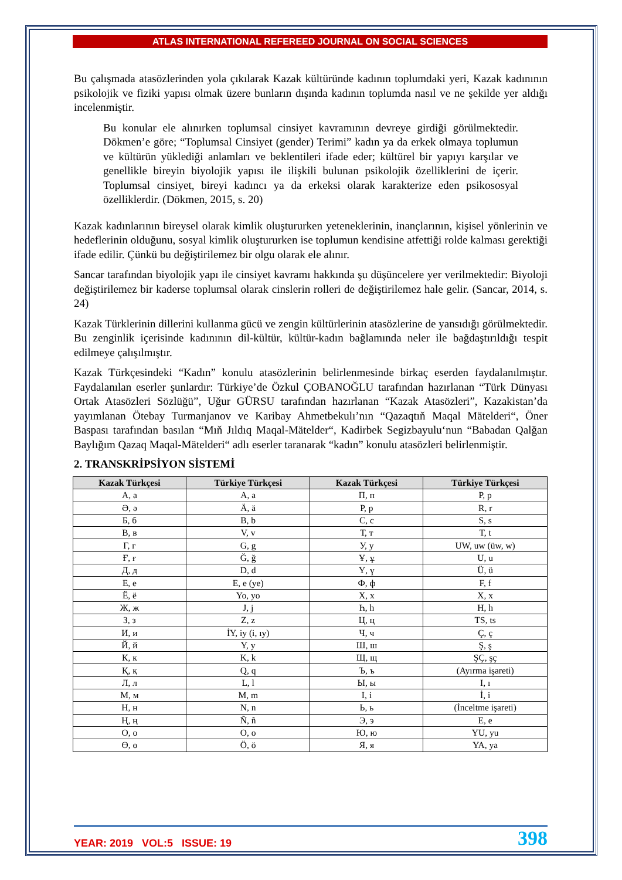ATLAS INTERNATIONAL REFEREED JOURNAL ON SOCIAL SCIENCES
Bu çalışmada atasözlerinden yola çıkılarak Kazak kültüründe kadının toplumdaki yeri, Kazak kadınının psikolojik ve fiziki yapısı olmak üzere bunların dışında kadının toplumda nasıl ve ne şekilde yer aldığı incelenmiştir.
Bu konular ele alınırken toplumsal cinsiyet kavramının devreye girdiği görülmektedir. Dökmen’e göre; “Toplumsal Cinsiyet (gender) Terimi” kadın ya da erkek olmaya toplumun ve kültürün yüklediği anlamları ve beklentileri ifade eder; kültürel bir yapıyı karşılar ve genellikle bireyin biyolojik yapısı ile ilişkili bulunan psikolojik özelliklerini de içerir. Toplumsal cinsiyet, bireyi kadıncı ya da erkeksi olarak karakterize eden psikososyal özelliklerdir. (Dökmen, 2015, s. 20)
Kazak kadınlarının bireysel olarak kimlik oluştururken yeteneklerinin, inançlarının, kişisel yönlerinin ve hedeflerinin olduğunu, sosyal kimlik oluştururken ise toplumun kendisine atfettiği rolde kalması gerektiği ifade edilir. Çünkü bu değiştirilemez bir olgu olarak ele alınır.
Sancar tarafından biyolojik yapı ile cinsiyet kavramı hakkında şu düşüncelere yer verilmektedir: Biyoloji değiştirilemez bir kaderse toplumsal olarak cinslerin rolleri de değiştirilemez hale gelir. (Sancar, 2014, s. 24)
Kazak Türklerinin dillerini kullanma gücü ve zengin kültürlerinin atasözlerine de yansıdığı görülmektedir. Bu zenginlik içerisinde kadınının dil-kültür, kültür-kadın bağlamında neler ile bağdaştırıldığı tespit edilmeye çalışılmıştır.
Kazak Türkçesindeki “Kadın” konulu atasözlerinin belirlenmesinde birkaç eserden faydalanılmıştır. Faydalanılan eserler şunlardır: Türkiye’de Özkul ÇOBANOĞLU tarafından hazırlanan “Türk Dünyası Ortak Atasözleri Sözlüğü”, Uğur GÜRSU tarafından hazırlanan “Kazak Atasözleri”, Kazakistan’da yayımlanan Ötebay Turmanjanov ve Karibay Ahmetbekulı’nın “Qazaqtıň Maqal Mätelderi“, Öner Baspası tarafından basılan “Mıň Jıldıq Maqal-Mätelder“, Kadirbek Segizbayulu‘nun “Babadan Qalğan Baylığım Qazaq Maqal-Mätelderi“ adlı eserler taranarak “kadın” konulu atasözleri belirlenmiştir.
2. TRANSKRİPSİYON SİSTEMİ
| Kazak Türkçesi | Türkiye Türkçesi | Kazak Türkçesi | Türkiye Türkçesi |
| --- | --- | --- | --- |
| А, а | A, a | П, п | P, p |
| Ә, ә | Ä, ä | Р, р | R, r |
| Б, б | B, b | С, с | S, s |
| В, в | V, v | Т, т | T, t |
| Г, г | G, g | У, у | UW, uw (üw, w) |
| Ғ, ғ | Ğ, ğ | Ұ, ұ | U, u |
| Д, д | D, d | Ү, ү | Ü, ü |
| Е, е | E, e (ye) | Ф, ф | F, f |
| Ё, ё | Yo, yo | Х, х | X, x |
| Ж, ж | J, j | Һ, һ | H, h |
| З, з | Z, z | Ц, ц | TS, ts |
| И, и | İY, iy (i, ıy) | Ч, ч | Ç, ç |
| Й, й | Y, y | Ш, ш | Ş, ş |
| К, к | K, k | Щ, щ | ŞÇ, şç |
| Қ, қ | Q, q | Ъ, ъ | (Ayırma işareti) |
| Л, л | L, l | Ы, ы | I, ı |
| М, м | M, m | І, і | İ, i |
| Н, н | N, n | Ь, ь | (İnceltme işareti) |
| Ң, ң | Ñ, ñ | Э, э | E, e |
| О, о | O, o | Ю, ю | YU, yu |
| Ө, ө | Ö, ö | Я, я | YA, ya |
YEAR: 2019 VOL:5 ISSUE: 19 398